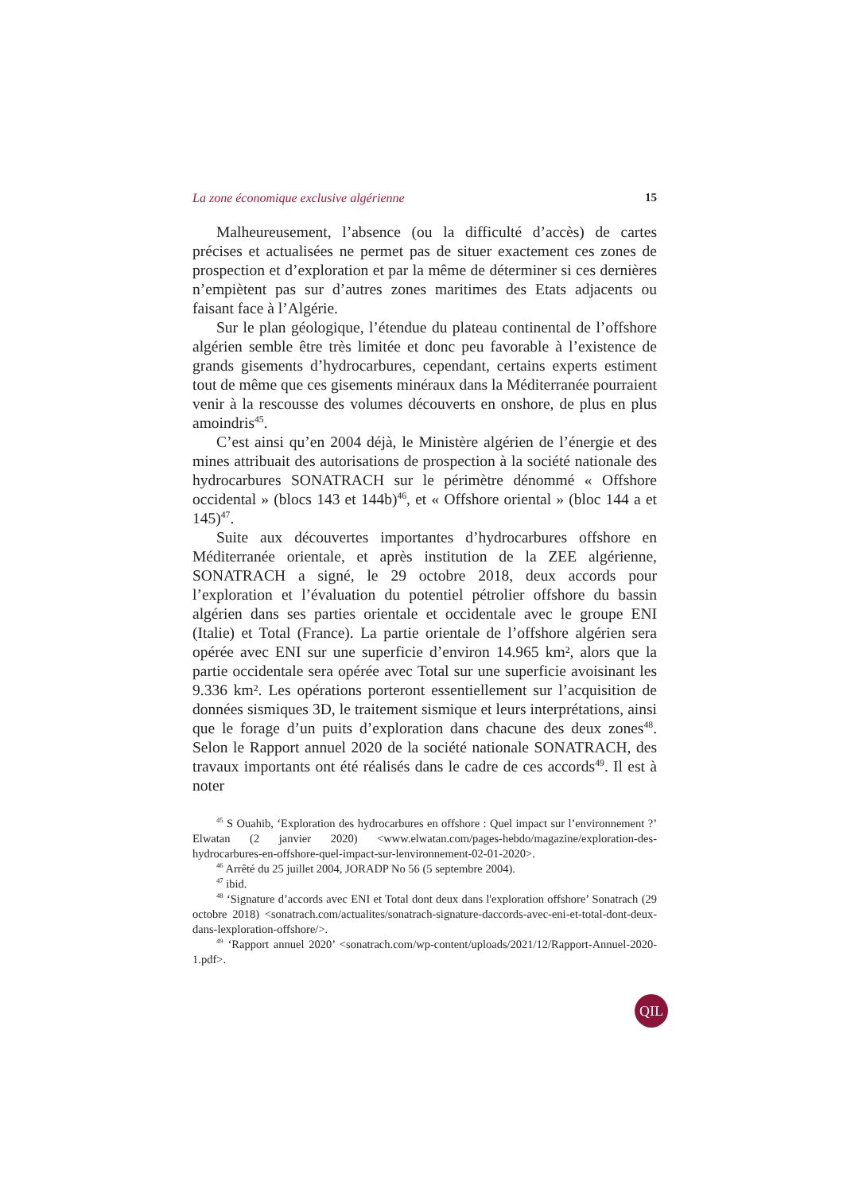La zone économique exclusive algérienne 15
Malheureusement, l’absence (ou la difficulté d’accès) de cartes précises et actualisées ne permet pas de situer exactement ces zones de prospection et d’exploration et par la même de déterminer si ces dernières n’empiètent pas sur d’autres zones maritimes des Etats adjacents ou faisant face à l’Algérie.
Sur le plan géologique, l’étendue du plateau continental de l’offshore algérien semble être très limitée et donc peu favorable à l’existence de grands gisements d’hydrocarbures, cependant, certains experts estiment tout de même que ces gisements minéraux dans la Méditerranée pourraient venir à la rescousse des volumes découverts en onshore, de plus en plus amoindris<sup>45</sup>.
C’est ainsi qu’en 2004 déjà, le Ministère algérien de l’énergie et des mines attribuait des autorisations de prospection à la société nationale des hydrocarbures SONATRACH sur le périmètre dénommé « Offshore occidental » (blocs 143 et 144b)<sup>46</sup>, et « Offshore oriental » (bloc 144 a et 145)<sup>47</sup>.
Suite aux découvertes importantes d’hydrocarbures offshore en Méditerranée orientale, et après institution de la ZEE algérienne, SONATRACH a signé, le 29 octobre 2018, deux accords pour l’exploration et l’évaluation du potentiel pétrolier offshore du bassin algérien dans ses parties orientale et occidentale avec le groupe ENI (Italie) et Total (France). La partie orientale de l’offshore algérien sera opérée avec ENI sur une superficie d’environ 14.965 km², alors que la partie occidentale sera opérée avec Total sur une superficie avoisinant les 9.336 km². Les opérations porteront essentiellement sur l’acquisition de données sismiques 3D, le traitement sismique et leurs interprétations, ainsi que le forage d’un puits d’exploration dans chacune des deux zones<sup>48</sup>. Selon le Rapport annuel 2020 de la société nationale SONATRACH, des travaux importants ont été réalisés dans le cadre de ces accords<sup>49</sup>. Il est à noter
<sup>45</sup> S Ouahib, ‘Exploration des hydrocarbures en offshore : Quel impact sur l’environnement ?’ Elwatan (2 janvier 2020) <www.elwatan.com/pages-hebdo/magazine/exploration-des-hydrocarbures-en-offshore-quel-impact-sur-lenvironnement-02-01-2020>.
<sup>46</sup> Arrêté du 25 juillet 2004, JORADP No 56 (5 septembre 2004).
<sup>47</sup> ibid.
<sup>48</sup> ‘Signature d’accords avec ENI et Total dont deux dans l'exploration offshore’ Sonatrach (29 octobre 2018) <sonatrach.com/actualites/sonatrach-signature-daccords-avec-eni-et-total-dont-deux-dans-lexploration-offshore/>.
<sup>49</sup> ‘Rapport annuel 2020’ <sonatrach.com/wp-content/uploads/2021/12/Rapport-Annuel-2020-1.pdf>.
QIL